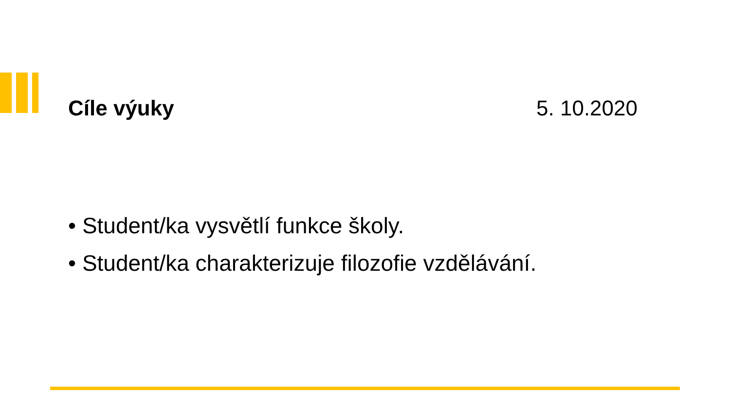Cíle výuky 5. 10.2020
• Student/ka vysvětlí funkce školy.
• Student/ka charakterizuje filozofie vzdělávání.